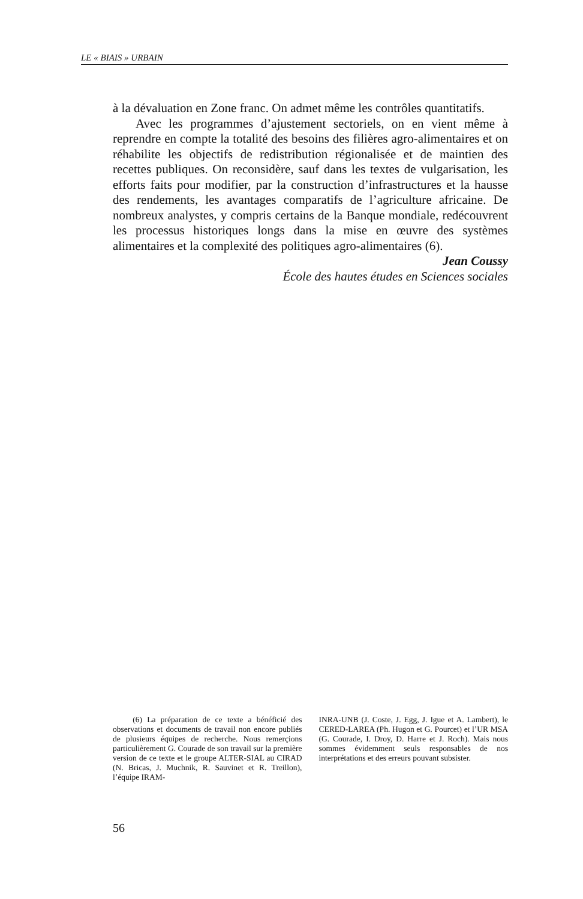LE « BIAIS » URBAIN
à la dévaluation en Zone franc. On admet même les contrôles quantitatifs.
Avec les programmes d’ajustement sectoriels, on en vient même à reprendre en compte la totalité des besoins des filières agro-alimentaires et on réhabilite les objectifs de redistribution régionalisée et de maintien des recettes publiques. On reconsidère, sauf dans les textes de vulgarisation, les efforts faits pour modifier, par la construction d’infrastructures et la hausse des rendements, les avantages comparatifs de l’agriculture africaine. De nombreux analystes, y compris certains de la Banque mondiale, redécouvrent les processus historiques longs dans la mise en œuvre des systèmes alimentaires et la complexité des politiques agro-alimentaires (6).
Jean Coussy
École des hautes études en Sciences sociales
(6) La préparation de ce texte a bénéficié des observations et documents de travail non encore publiés de plusieurs équipes de recherche. Nous remerçions particulièrement G. Courade de son travail sur la première version de ce texte et le groupe ALTER-SIAL au CIRAD (N. Bricas, J. Muchnik, R. Sauvinet et R. Treillon), l’équipe IRAM-
INRA-UNB (J. Coste, J. Egg, J. Igue et A. Lambert), le CERED-LAREA (Ph. Hugon et G. Pourcet) et l’UR MSA (G. Courade, I. Droy, D. Harre et J. Roch). Mais nous sommes évidemment seuls responsables de nos interprétations et des erreurs pouvant subsister.
56